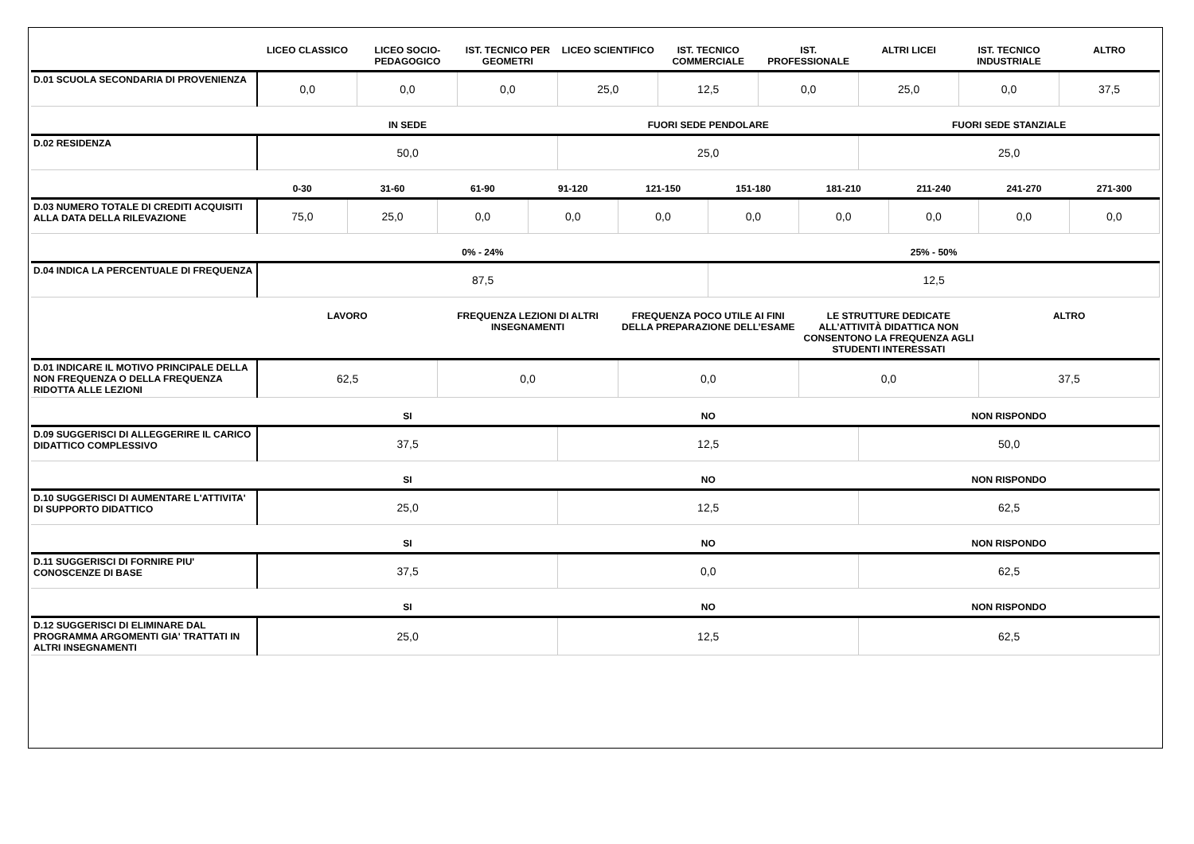| | LICEO CLASSICO | LICEO SOCIO-PEDAGOGICO | IST. TECNICO PER GEOMETRI | LICEO SCIENTIFICO | IST. TECNICO COMMERCIALE | IST. PROFESSIONALE | ALTRI LICEI | IST. TECNICO INDUSTRIALE | ALTRO |
| --- | --- | --- | --- | --- | --- | --- | --- | --- | --- |
| D.01 SCUOLA SECONDARIA DI PROVENIENZA | 0,0 | 0,0 | 0,0 | 25,0 | 12,5 | 0,0 | 25,0 | 0,0 | 37,5 |
| | IN SEDE | FUORI SEDE PENDOLARE | FUORI SEDE STANZIALE |
| --- | --- | --- | --- |
| D.02 RESIDENZA | 50,0 | 25,0 | 25,0 |
| | 0-30 | 31-60 | 61-90 | 91-120 | 121-150 | 151-180 | 181-210 | 211-240 | 241-270 | 271-300 |
| --- | --- | --- | --- | --- | --- | --- | --- | --- | --- | --- |
| D.03 NUMERO TOTALE DI CREDITI ACQUISITI ALLA DATA DELLA RILEVAZIONE | 75,0 | 25,0 | 0,0 | 0,0 | 0,0 | 0,0 | 0,0 | 0,0 | 0,0 | 0,0 |
| | 0% - 24% | 25% - 50% |
| --- | --- | --- |
| D.04 INDICA LA PERCENTUALE DI FREQUENZA | 87,5 | 12,5 |
| | LAVORO | FREQUENZA LEZIONI DI ALTRI INSEGNAMENTI | FREQUENZA POCO UTILE AI FINI DELLA PREPARAZIONE DELL’ESAME | LE STRUTTURE DEDICATE ALL’ATTIVITÀ DIDATTICA NON CONSENTONO LA FREQUENZA AGLI STUDENTI INTERESSATI | ALTRO |
| --- | --- | --- | --- | --- | --- |
| D.01 INDICARE IL MOTIVO PRINCIPALE DELLA NON FREQUENZA O DELLA FREQUENZA RIDOTTA ALLE LEZIONI | 62,5 | 0,0 | 0,0 | 0,0 | 37,5 |
| | SI | NO | NON RISPONDO |
| --- | --- | --- | --- |
| D.09 SUGGERISCI DI ALLEGGERIRE IL CARICO DIDATTICO COMPLESSIVO | 37,5 | 12,5 | 50,0 |
| | SI | NO | NON RISPONDO |
| --- | --- | --- | --- |
| D.10 SUGGERISCI DI AUMENTARE L'ATTIVITA' DI SUPPORTO DIDATTICO | 25,0 | 12,5 | 62,5 |
| | SI | NO | NON RISPONDO |
| --- | --- | --- | --- |
| D.11 SUGGERISCI DI FORNIRE PIU' CONOSCENZE DI BASE | 37,5 | 0,0 | 62,5 |
| | SI | NO | NON RISPONDO |
| --- | --- | --- | --- |
| D.12 SUGGERISCI DI ELIMINARE DAL PROGRAMMA ARGOMENTI GIA' TRATTATI IN ALTRI INSEGNAMENTI | 25,0 | 12,5 | 62,5 |